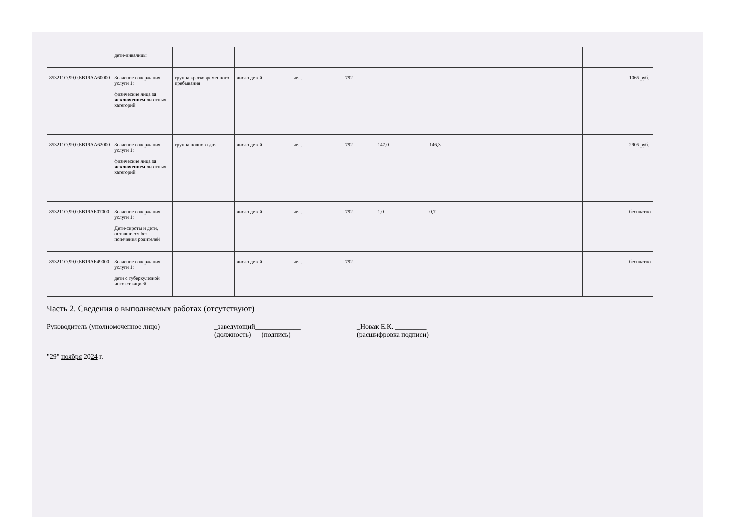| | дети-инвалиды | | | | | | | | | | |
| 853211О.99.0.БВ19АА60000 | Значение содержания услуги 1: физические лица за исключением льготных категорий | группа кратковременного пребывания | число детей | чел. | 792 | | | | | | 1065 руб. |
| 853211О.99.0.БВ19АА62000 | Значение содержания услуги 1: физические лица за исключением льготных категорий | группа полного дня | число детей | чел. | 792 | 147,0 | 146,3 | | | | 2905 руб. |
| 853211О.99.0.БВ19АБ07000 | Значение содержания услуги 1: Дети-сироты и дети, оставшиеся без попечения родителей | - | число детей | чел. | 792 | 1,0 | 0,7 | | | | бесплатно |
| 853211О.99.0.БВ19АБ49000 | Значение содержания услуги 1: дети с туберкулезной интоксикацией | - | число детей | чел. | 792 | | | | | | бесплатно |
Часть 2. Сведения о выполняемых работах (отсутствуют)
Руководитель (уполномоченное лицо) _заведующий_____________
(должность) (подпись)
_Новак Е.К. _________
(расшифровка подписи)
"29" ноября 2024 г.